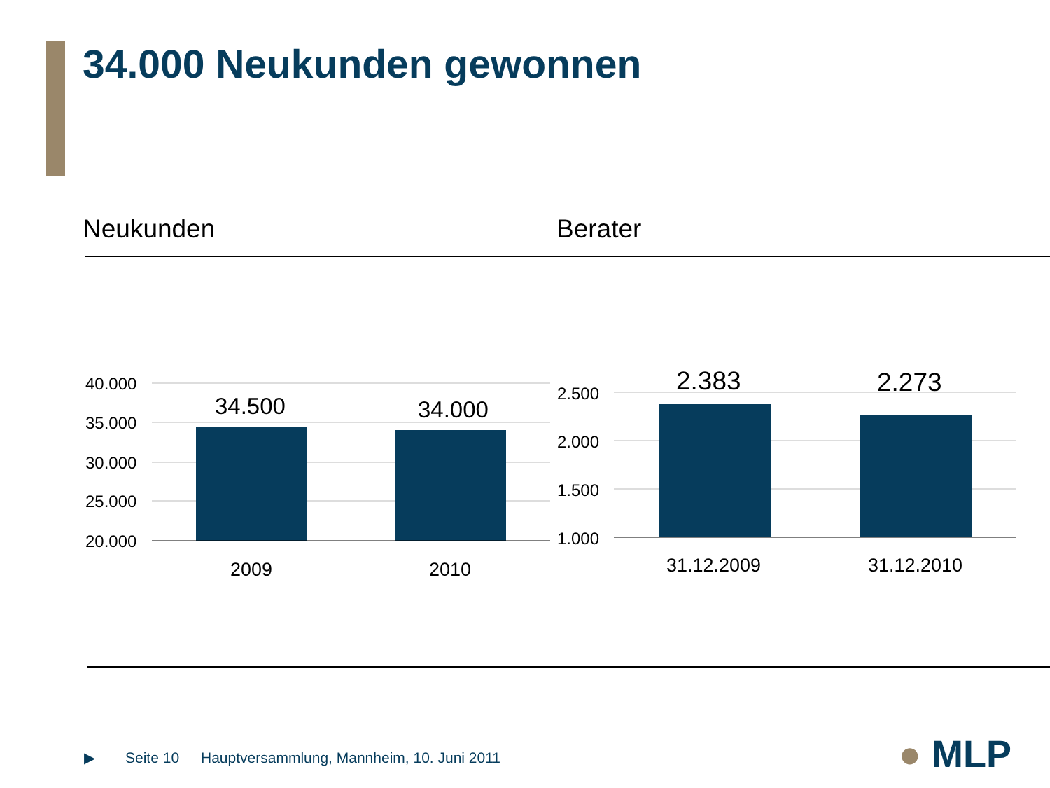34.000 Neukunden gewonnen
Neukunden Berater
40.000
35.000
30.000
25.000
20.000
2.500
2.000
1.500
1.000
34.500
34.000
2.383
2.273
2009
2010
31.12.2009
31.12.2010
▶ Seite 10
Hauptversammlung, Mannheim, 10. Juni 2011
● MLP